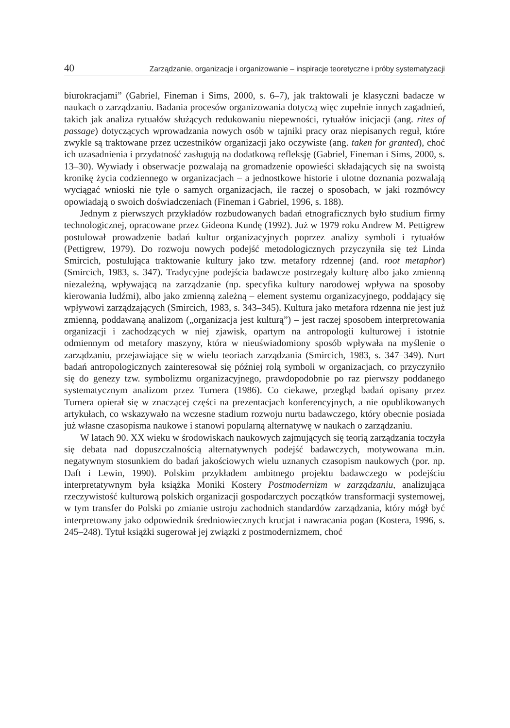40 Zarządzanie, organizacje i organizowanie – inspiracje teoretyczne i próby systematyzacji
biurokracjami” (Gabriel, Fineman i Sims, 2000, s. 6–7), jak traktowali je klasyczni badacze w naukach o zarządzaniu. Badania procesów organizowania dotyczą więc zupełnie innych zagadnień, takich jak analiza rytuałów służących redukowaniu niepewności, rytuałów inicjacji (ang. rites of passage) dotyczących wprowadzania nowych osób w tajniki pracy oraz niepisanych reguł, które zwykle są traktowane przez uczestników organizacji jako oczywiste (ang. taken for granted), choć ich uzasadnienia i przydatność zasługują na dodatkową refleksję (Gabriel, Fineman i Sims, 2000, s. 13–30). Wywiady i obserwacje pozwalają na gromadzenie opowieści składających się na swoistą kronikę życia codziennego w organizacjach – a jednostkowe historie i ulotne doznania pozwalają wyciągać wnioski nie tyle o samych organizacjach, ile raczej o sposobach, w jaki rozmówcy opowiadają o swoich doświadczeniach (Fineman i Gabriel, 1996, s. 188).
Jednym z pierwszych przykładów rozbudowanych badań etnograficznych było studium firmy technologicznej, opracowane przez Gideona Kundę (1992). Już w 1979 roku Andrew M. Pettigrew postulował prowadzenie badań kultur organizacyjnych poprzez analizy symboli i rytuałów (Pettigrew, 1979). Do rozwoju nowych podejść metodologicznych przyczyniła się też Linda Smircich, postulująca traktowanie kultury jako tzw. metafory rdzennej (and. root metaphor) (Smircich, 1983, s. 347). Tradycyjne podejścia badawcze postrzegały kulturę albo jako zmienną niezależną, wpływającą na zarządzanie (np. specyfika kultury narodowej wpływa na sposoby kierowania ludźmi), albo jako zmienną zależną – element systemu organizacyjnego, poddający się wpływowi zarządzających (Smircich, 1983, s. 343–345). Kultura jako metafora rdzenna nie jest już zmienną, poddawaną analizom („organizacja jest kulturą”) – jest raczej sposobem interpretowania organizacji i zachodzących w niej zjawisk, opartym na antropologii kulturowej i istotnie odmiennym od metafory maszyny, która w nieuświadomiony sposób wpływała na myślenie o zarządzaniu, przejawiające się w wielu teoriach zarządzania (Smircich, 1983, s. 347–349). Nurt badań antropologicznych zainteresował się później rolą symboli w organizacjach, co przyczyniło się do genezy tzw. symbolizmu organizacyjnego, prawdopodobnie po raz pierwszy poddanego systematycznym analizom przez Turnera (1986). Co ciekawe, przegląd badań opisany przez Turnera opierał się w znaczącej części na prezentacjach konferencyjnych, a nie opublikowanych artykułach, co wskazywało na wczesne stadium rozwoju nurtu badawczego, który obecnie posiada już własne czasopisma naukowe i stanowi popularną alternatywę w naukach o zarządzaniu.
W latach 90. XX wieku w środowiskach naukowych zajmujących się teorią zarządzania toczyła się debata nad dopuszczalnością alternatywnych podejść badawczych, motywowana m.in. negatywnym stosunkiem do badań jakościowych wielu uznanych czasopism naukowych (por. np. Daft i Lewin, 1990). Polskim przykładem ambitnego projektu badawczego w podejściu interpretatywnym była książka Moniki Kostery Postmodernizm w zarządzaniu, analizująca rzeczywistość kulturową polskich organizacji gospodarczych początków transformacji systemowej, w tym transfer do Polski po zmianie ustroju zachodnich standardów zarządzania, który mógł być interpretowany jako odpowiednik średniowiecznych krucjat i nawracania pogan (Kostera, 1996, s. 245–248). Tytuł książki sugerował jej związki z postmodernizmem, choć